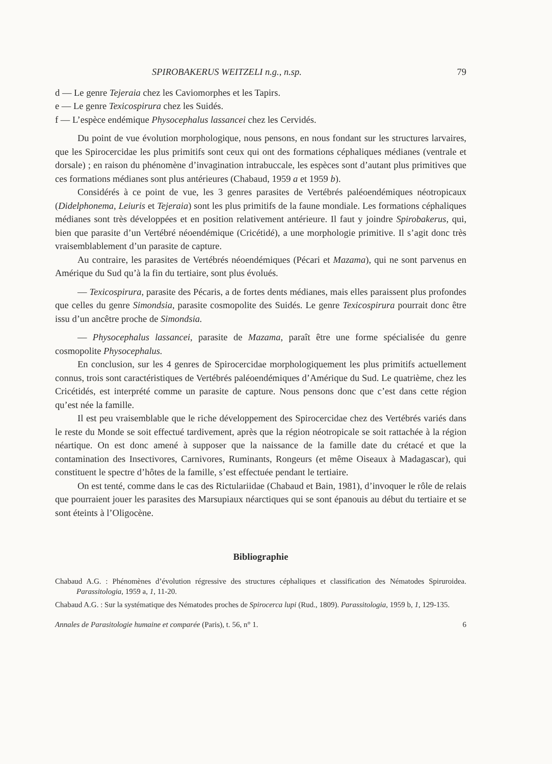SPIROBAKERUS WEITZELI n.g., n.sp. 79
d — Le genre Tejeraia chez les Caviomorphes et les Tapirs.
e — Le genre Texicospirura chez les Suidés.
f — L’espèce endémique Physocephalus lassancei chez les Cervidés.
Du point de vue évolution morphologique, nous pensons, en nous fondant sur les structures larvaires, que les Spirocercidae les plus primitifs sont ceux qui ont des formations céphaliques médianes (ventrale et dorsale) ; en raison du phénomène d’invagination intrabuccale, les espèces sont d’autant plus primitives que ces formations médianes sont plus antérieures (Chabaud, 1959 a et 1959 b).
Considérés à ce point de vue, les 3 genres parasites de Vertébrés paléoendémiques néotropicaux (Didelphonema, Leiuris et Tejeraia) sont les plus primitifs de la faune mondiale. Les formations céphaliques médianes sont très développées et en position relativement antérieure. Il faut y joindre Spirobakerus, qui, bien que parasite d’un Vertébré néoendémique (Cricétidé), a une morphologie primitive. Il s’agit donc très vraisemblablement d’un parasite de capture.
Au contraire, les parasites de Vertébrés néoendémiques (Pécari et Mazama), qui ne sont parvenus en Amérique du Sud qu’à la fin du tertiaire, sont plus évolués.
— Texicospirura, parasite des Pécaris, a de fortes dents médianes, mais elles paraissent plus profondes que celles du genre Simondsia, parasite cosmopolite des Suidés. Le genre Texicospirura pourrait donc être issu d’un ancêtre proche de Simondsia.
— Physocephalus lassancei, parasite de Mazama, paraît être une forme spécialisée du genre cosmopolite Physocephalus.
En conclusion, sur les 4 genres de Spirocercidae morphologiquement les plus primitifs actuellement connus, trois sont caractéristiques de Vertébrés paléoendémiques d’Amérique du Sud. Le quatrième, chez les Cricétidés, est interprété comme un parasite de capture. Nous pensons donc que c’est dans cette région qu’est née la famille.
Il est peu vraisemblable que le riche développement des Spirocercidae chez des Vertébrés variés dans le reste du Monde se soit effectué tardivement, après que la région néotropicale se soit rattachée à la région néartique. On est donc amené à supposer que la naissance de la famille date du crétacé et que la contamination des Insectivores, Carnivores, Ruminants, Rongeurs (et même Oiseaux à Madagascar), qui constituent le spectre d’hôtes de la famille, s’est effectuée pendant le tertiaire.
On est tenté, comme dans le cas des Rictulariidae (Chabaud et Bain, 1981), d’invoquer le rôle de relais que pourraient jouer les parasites des Marsupiaux néarctiques qui se sont épanouis au début du tertiaire et se sont éteints à l’Oligocène.
Bibliographie
Chabaud A.G. : Phénomènes d’évolution régressive des structures céphaliques et classification des Nématodes Spiruroidea. Parassitologia, 1959 a, 1, 11-20.
Chabaud A.G. : Sur la systématique des Nématodes proches de Spirocerca lupi (Rud., 1809). Parassitologia, 1959 b, 1, 129-135.
Annales de Parasitologie humaine et comparée (Paris), t. 56, n° 1. 6